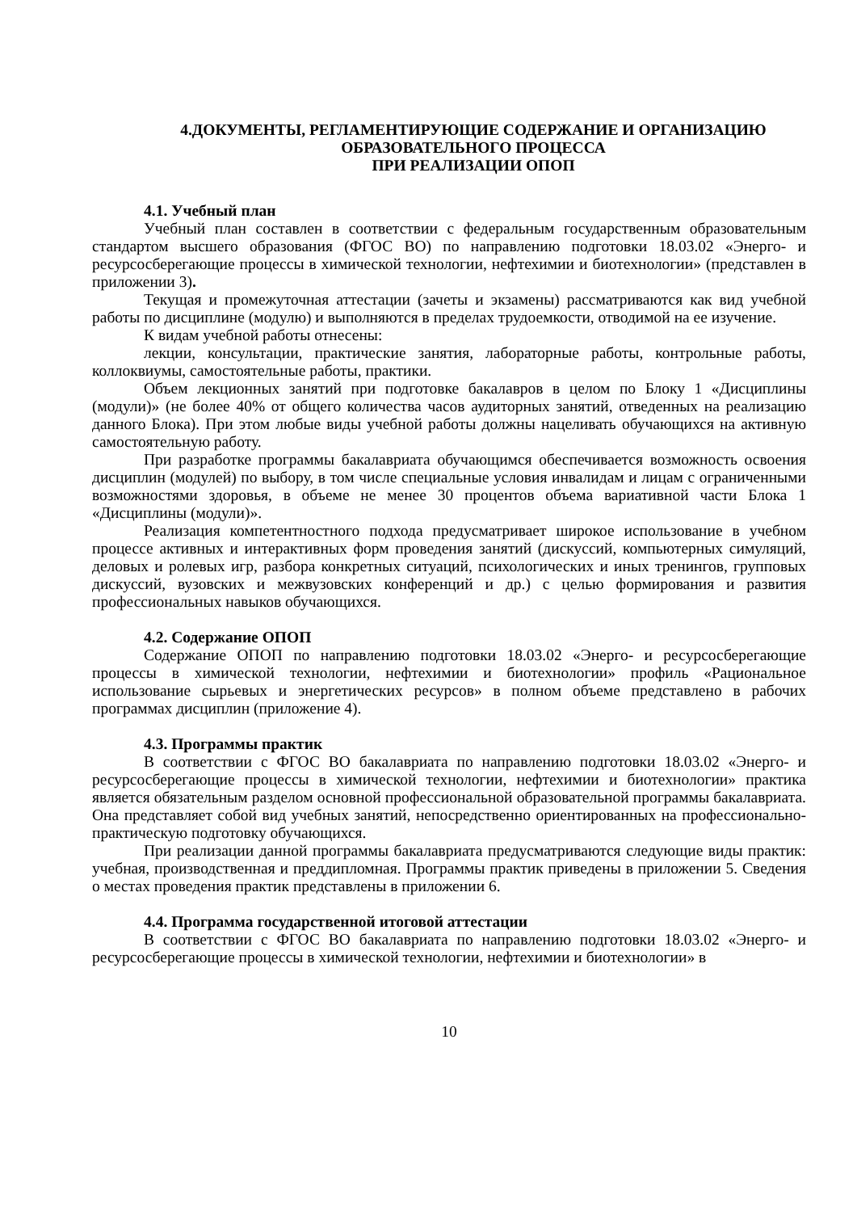4.ДОКУМЕНТЫ, РЕГЛАМЕНТИРУЮЩИЕ СОДЕРЖАНИЕ И ОРГАНИЗАЦИЮ
ОБРАЗОВАТЕЛЬНОГО ПРОЦЕССА
ПРИ РЕАЛИЗАЦИИ ОПОП
4.1. Учебный план
Учебный план составлен в соответствии с федеральным государственным образовательным стандартом высшего образования (ФГОС ВО) по направлению подготовки 18.03.02 «Энерго- и ресурсосберегающие процессы в химической технологии, нефтехимии и биотехнологии» (представлен в приложении 3).
Текущая и промежуточная аттестации (зачеты и экзамены) рассматриваются как вид учебной работы по дисциплине (модулю) и выполняются в пределах трудоемкости, отводимой на ее изучение.
К видам учебной работы отнесены:
лекции, консультации, практические занятия, лабораторные работы, контрольные работы, коллоквиумы, самостоятельные работы, практики.
Объем лекционных занятий при подготовке бакалавров в целом по Блоку 1 «Дисциплины (модули)» (не более 40% от общего количества часов аудиторных занятий, отведенных на реализацию данного Блока). При этом любые виды учебной работы должны нацеливать обучающихся на активную самостоятельную работу.
При разработке программы бакалавриата обучающимся обеспечивается возможность освоения дисциплин (модулей) по выбору, в том числе специальные условия инвалидам и лицам с ограниченными возможностями здоровья, в объеме не менее 30 процентов объема вариативной части Блока 1 «Дисциплины (модули)».
Реализация компетентностного подхода предусматривает широкое использование в учебном процессе активных и интерактивных форм проведения занятий (дискуссий, компьютерных симуляций, деловых и ролевых игр, разбора конкретных ситуаций, психологических и иных тренингов, групповых дискуссий, вузовских и межвузовских конференций и др.) с целью формирования и развития профессиональных навыков обучающихся.
4.2. Содержание ОПОП
Содержание ОПОП по направлению подготовки 18.03.02 «Энерго- и ресурсосберегающие процессы в химической технологии, нефтехимии и биотехнологии» профиль «Рациональное использование сырьевых и энергетических ресурсов» в полном объеме представлено в рабочих программах дисциплин (приложение 4).
4.3. Программы практик
В соответствии с ФГОС ВО бакалавриата по направлению подготовки 18.03.02 «Энерго- и ресурсосберегающие процессы в химической технологии, нефтехимии и биотехнологии» практика является обязательным разделом основной профессиональной образовательной программы бакалавриата. Она представляет собой вид учебных занятий, непосредственно ориентированных на профессионально-практическую подготовку обучающихся.
При реализации данной программы бакалавриата предусматриваются следующие виды практик: учебная, производственная и преддипломная. Программы практик приведены в приложении 5. Сведения о местах проведения практик представлены в приложении 6.
4.4. Программа государственной итоговой аттестации
В соответствии с ФГОС ВО бакалавриата по направлению подготовки 18.03.02 «Энерго- и ресурсосберегающие процессы в химической технологии, нефтехимии и биотехнологии» в
10